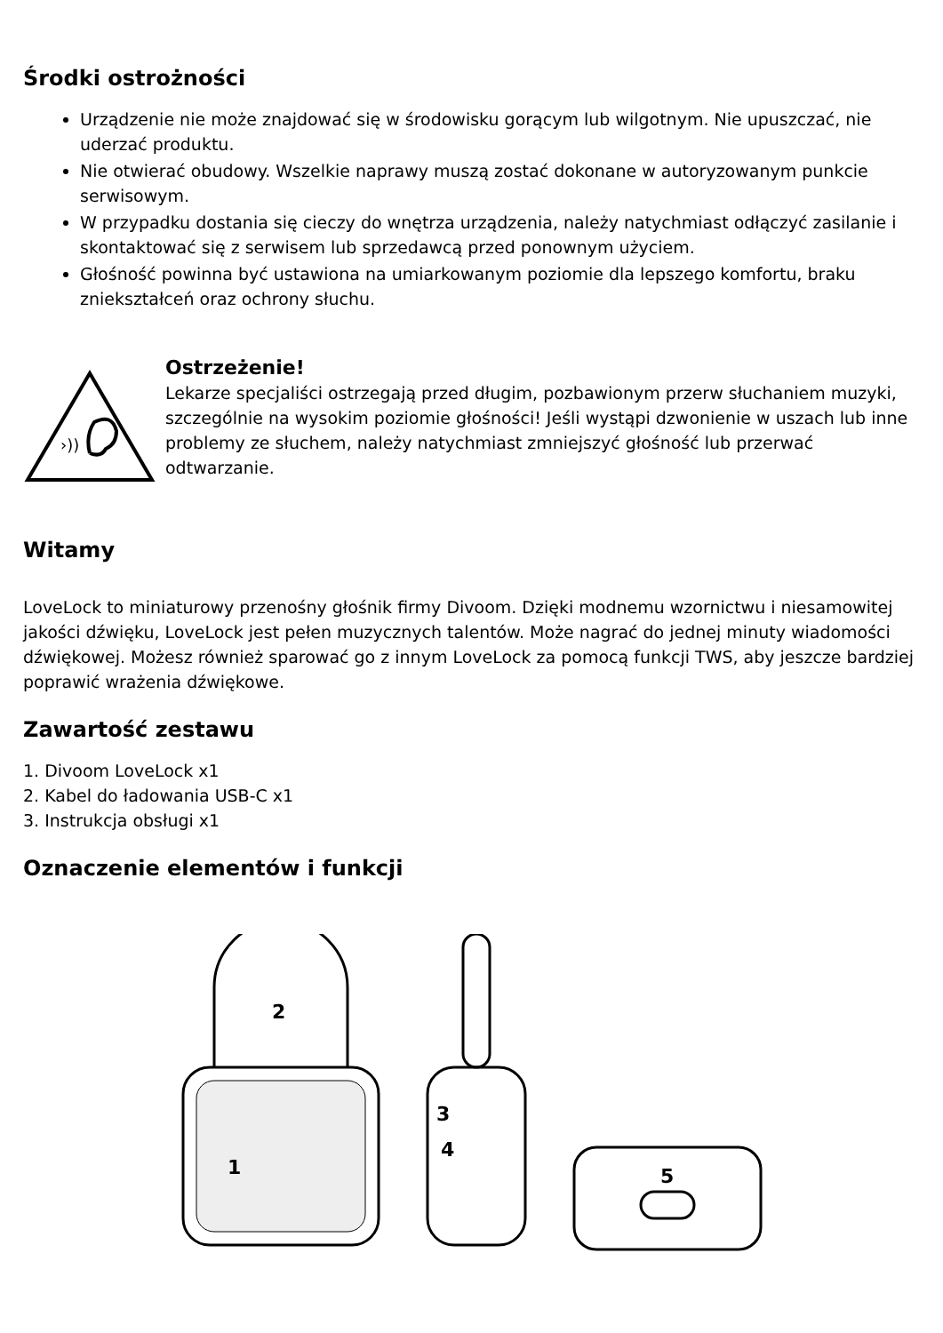Środki ostrożności
Urządzenie nie może znajdować się w środowisku gorącym lub wilgotnym. Nie upuszczać, nie uderzać produktu.
Nie otwierać obudowy. Wszelkie naprawy muszą zostać dokonane w autoryzowanym punkcie serwisowym.
W przypadku dostania się cieczy do wnętrza urządzenia, należy natychmiast odłączyć zasilanie i skontaktować się z serwisem lub sprzedawcą przed ponownym użyciem.
Głośność powinna być ustawiona na umiarkowanym poziomie dla lepszego komfortu, braku zniekształceń oraz ochrony słuchu.
›))
Ostrzeżenie!
Lekarze specjaliści ostrzegają przed długim, pozbawionym przerw słuchaniem muzyki, szczególnie na wysokim poziomie głośności! Jeśli wystąpi dzwonienie w uszach lub inne problemy ze słuchem, należy natychmiast zmniejszyć głośność lub przerwać odtwarzanie.
Witamy
LoveLock to miniaturowy przenośny głośnik firmy Divoom. Dzięki modnemu wzornictwu i niesamowitej jakości dźwięku, LoveLock jest pełen muzycznych talentów. Może nagrać do jednej minuty wiadomości dźwiękowej. Możesz również sparować go z innym LoveLock za pomocą funkcji TWS, aby jeszcze bardziej poprawić wrażenia dźwiękowe.
Zawartość zestawu
1. Divoom LoveLock x1
2. Kabel do ładowania USB-C x1
3. Instrukcja obsługi x1
Oznaczenie elementów i funkcji
2
1
3
4
5